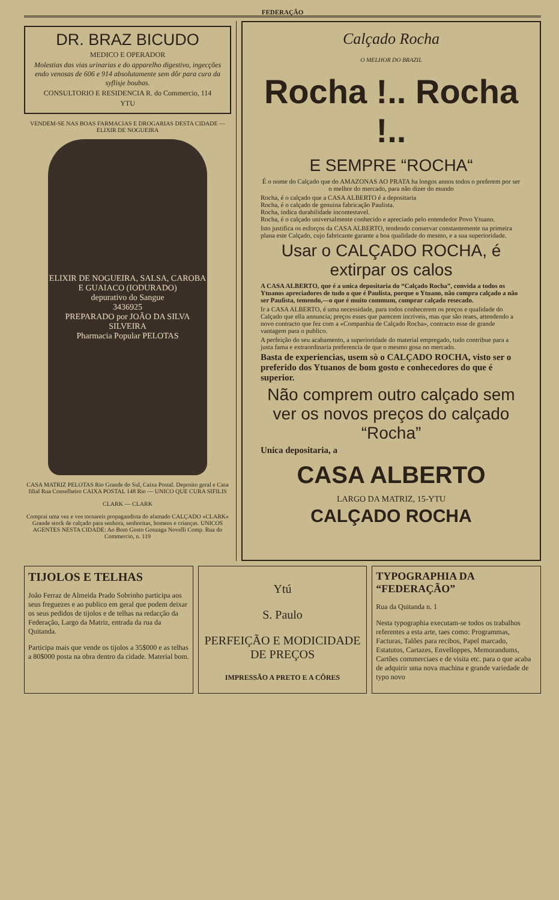FEDERAÇÃO
DR. BRAZ BICUDO
MEDICO E OPERADOR
Molestias das vias urinarias e do apparelho digestivo, ingecções endo venosas de 606 e 914 absolutamente sem dôr para cura da syflisje boubas.
CONSULTORIO E RESIDENCIA R. do Commercio, 114
YTU
VENDEM-SE NAS BOAS FARMACIAS E DROGARIAS DESTA CIDADE — ELIXIR DE NOGUEIRA
ELIXIR DE NOGUEIRA, SALSA, CAROBA E GUAIACO (IODURADO)
depurativo do Sangue
3436925
PREPARADO por JOÃO DA SILVA SILVEIRA
Pharmacia Popular PELOTAS
CASA MATRIZ PELOTAS Rio Grande do Sul, Caixa Postal. Deposito geral e Casa filial Rua Conselheiro CAIXA POSTAL 148 Rio — UNICO QUE CURA SIFILIS
CLARK — CLARK
Comprai uma vez e vos tornareis propagandista do afamado CALÇADO «CLARK»
Grande stock de calçado para senhora, senhoritas, homens e crianças. UNICOS AGENTES NESTA CIDADE: Ao Bom Gosto Gonzaga Novelli Comp. Rua do Commercio, n. 119
Calçado Rocha
O MELHOR DO BRAZIL
Rocha !.. Rocha !..
E SEMPRE “ROCHA“
É o nome do Calçado que do AMAZONAS AO PRATA ha longos annos todos o preferem por ser o melhor do mercado, para não dizer do mundo
Rocha, é o calçado que a CASA ALBERTO é a depositaria
Rocha, é o calçado de genuina fabricação Paulista.
Rocha, indica durabilidade incontestavel.
Rocha, é o calçado universalmente conhecido e apreciado pelo entendedor Povo Ytuano.
Isto justifica os esforços da CASA ALBERTO, tendendo conservar constantemente na primeira plana este Calçado, cujo fabricante garante a boa qualidade do mesmo, e a sua superioridade.
Usar o CALÇADO ROCHA, é extirpar os calos
A CASA ALBERTO, que é a unica depositaria do “Calçado Rocha”, convida a todos os Ytuanos apreciadores de tudo o que é Paulista, porque o Ytuano, não compra calçado a não ser Paulista, temendo,—o que é muito commum, comprar calçado resecado.
Ir a CASA ALBERTO, é uma necessidade, para todos conhecerem os preços e qualidade do Calçado que ella annuncia; preços esses que parecem incriveis, mas que são reaes, attendendo a novo contracto que fez com a «Companhia de Calçado Rocha», contracto esse de grande vantagem para o publico.
A perfeição do seu acabamento, a superioridade do material empregado, tudo contribue para a justa fama e extraordinaria preferencia de que o mesmo gosa no mercado.
Basta de experiencias, usem sò o CALÇADO ROCHA, visto ser o preferido dos Ytuanos de bom gosto e conhecedores do que é superior.
Não comprem outro calçado sem ver os novos preços do calçado “Rocha”
Unica depositaria, a
CASA ALBERTO
LARGO DA MATRIZ, 15-YTU
CALÇADO ROCHA
TIJOLOS E TELHAS
João Ferraz de Almeida Prado Sobrinho participa aos seus freguezes e ao publico em geral que podem deixar os seus pedidos de tijolos e de telhas na redacção da Federação, Largo da Matriz, entrada da rua da Quitanda.
Participa mais que vende os tijolos a 35$000 e as telhas a 80$000 posta na obra dentro da cidade. Material bom.
Ytú
S. Paulo
PERFEIÇÃO E MODICIDADE DE PREÇOS
IMPRESSÃO A PRETO E A CÔRES
TYPOGRAPHIA DA “FEDERAÇÃO”
Rua da Quitanda n. 1
Nesta typographia executam-se todos os trabalhos referentes a esta arte, taes como: Programmas, Facturas, Talões para recibos, Papel marcado, Estatutos, Cartazes, Envelloppes, Memorandums, Cartões commerciaes e de visita etc. para o que acaba de adquirir uma nova machina e grande variedade de typo novo